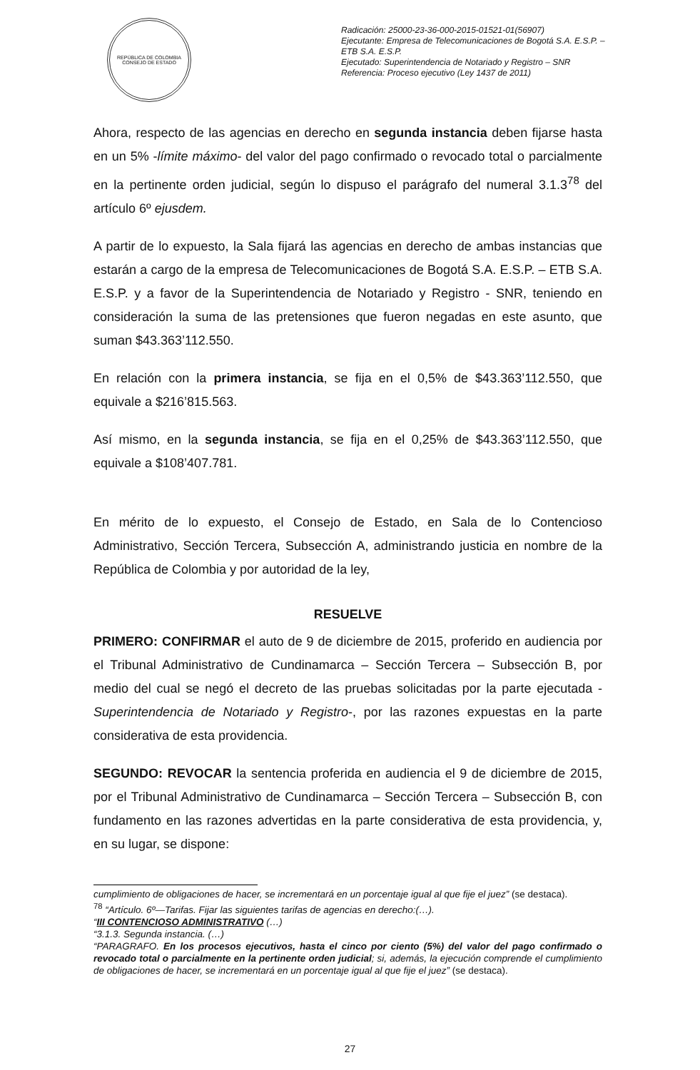REPÚBLICA DE COLOMBIA
CONSEJO DE ESTADO
Radicación: 25000-23-36-000-2015-01521-01(56907)
Ejecutante: Empresa de Telecomunicaciones de Bogotá S.A. E.S.P. – ETB S.A. E.S.P.
Ejecutado: Superintendencia de Notariado y Registro – SNR
Referencia: Proceso ejecutivo (Ley 1437 de 2011)
Ahora, respecto de las agencias en derecho en segunda instancia deben fijarse hasta en un 5% -límite máximo- del valor del pago confirmado o revocado total o parcialmente en la pertinente orden judicial, según lo dispuso el parágrafo del numeral 3.1.3<sup>78</sup> del artículo 6º ejusdem.
A partir de lo expuesto, la Sala fijará las agencias en derecho de ambas instancias que estarán a cargo de la empresa de Telecomunicaciones de Bogotá S.A. E.S.P. – ETB S.A. E.S.P. y a favor de la Superintendencia de Notariado y Registro - SNR, teniendo en consideración la suma de las pretensiones que fueron negadas en este asunto, que suman $43.363’112.550.
En relación con la primera instancia, se fija en el 0,5% de $43.363’112.550, que equivale a $216’815.563.
Así mismo, en la segunda instancia, se fija en el 0,25% de $43.363’112.550, que equivale a $108’407.781.
En mérito de lo expuesto, el Consejo de Estado, en Sala de lo Contencioso Administrativo, Sección Tercera, Subsección A, administrando justicia en nombre de la República de Colombia y por autoridad de la ley,
RESUELVE
PRIMERO: CONFIRMAR el auto de 9 de diciembre de 2015, proferido en audiencia por el Tribunal Administrativo de Cundinamarca – Sección Tercera – Subsección B, por medio del cual se negó el decreto de las pruebas solicitadas por la parte ejecutada -Superintendencia de Notariado y Registro-, por las razones expuestas en la parte considerativa de esta providencia.
SEGUNDO: REVOCAR la sentencia proferida en audiencia el 9 de diciembre de 2015, por el Tribunal Administrativo de Cundinamarca – Sección Tercera – Subsección B, con fundamento en las razones advertidas en la parte considerativa de esta providencia, y, en su lugar, se dispone:
cumplimiento de obligaciones de hacer, se incrementará en un porcentaje igual al que fije el juez” (se destaca).
<sup>78</sup> “Artículo. 6º—Tarifas. Fijar las siguientes tarifas de agencias en derecho:(…).
“III CONTENCIOSO ADMINISTRATIVO (…)
“3.1.3. Segunda instancia. (…)
“PARAGRAFO. En los procesos ejecutivos, hasta el cinco por ciento (5%) del valor del pago confirmado o revocado total o parcialmente en la pertinente orden judicial; si, además, la ejecución comprende el cumplimiento de obligaciones de hacer, se incrementará en un porcentaje igual al que fije el juez” (se destaca).
27